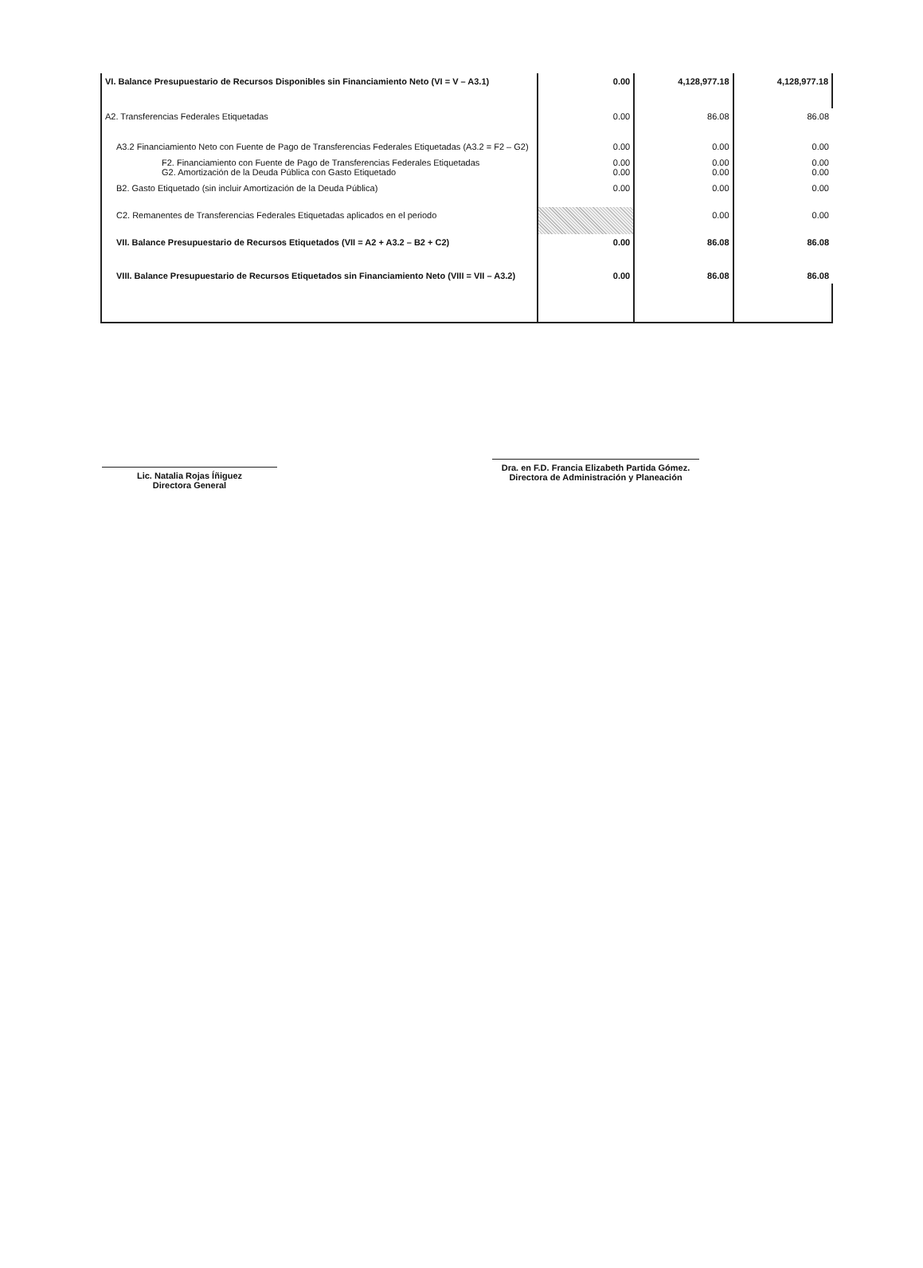| VI. Balance Presupuestario de Recursos Disponibles sin Financiamiento Neto (VI = V – A3.1) | 0.00 | 4,128,977.18 | 4,128,977.18 |
| A2. Transferencias Federales Etiquetadas | 0.00 | 86.08 | 86.08 |
| A3.2 Financiamiento Neto con Fuente de Pago de Transferencias Federales Etiquetadas (A3.2 = F2 – G2) | 0.00 | 0.00 | 0.00 |
| F2. Financiamiento con Fuente de Pago de Transferencias Federales Etiquetadas G2. Amortización de la Deuda Pública con Gasto Etiquetado | 0.00 0.00 | 0.00 0.00 | 0.00 0.00 |
| B2. Gasto Etiquetado (sin incluir Amortización de la Deuda Pública) | 0.00 | 0.00 | 0.00 |
| C2. Remanentes de Transferencias Federales Etiquetadas aplicados en el periodo | | 0.00 | 0.00 |
| VII. Balance Presupuestario de Recursos Etiquetados (VII = A2 + A3.2 – B2 + C2) | 0.00 | 86.08 | 86.08 |
| VIII. Balance Presupuestario de Recursos Etiquetados sin Financiamiento Neto (VIII = VII – A3.2) | 0.00 | 86.08 | 86.08 |
Lic. Natalia Rojas Íñiguez
Directora General
Dra. en F.D. Francia Elizabeth Partida Gómez.
Directora de Administración y Planeación